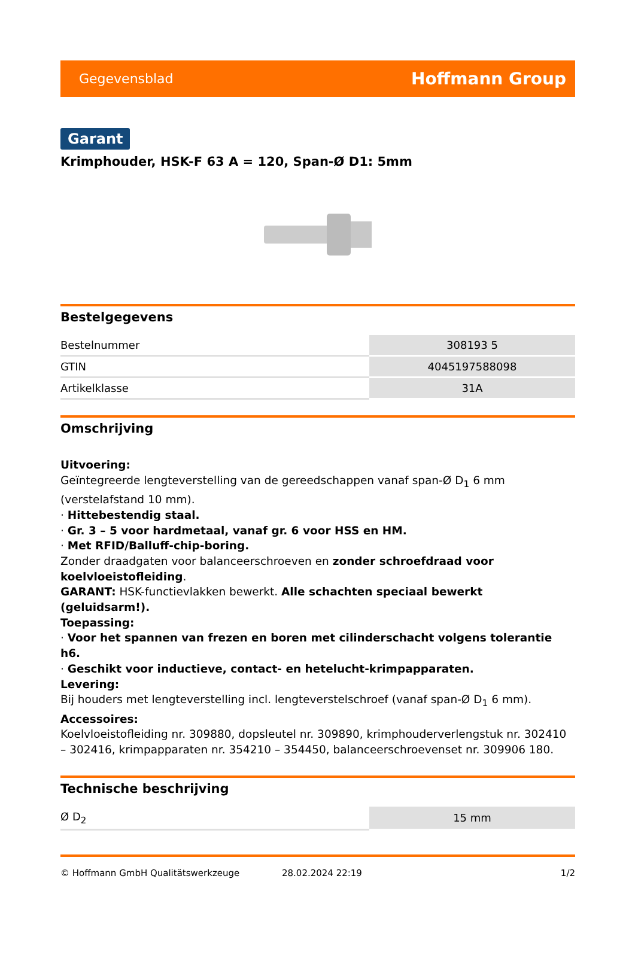Gegevensblad Hoffmann Group
Garant
Krimphouder, HSK-F 63 A = 120, Span-Ø D1: 5mm
Bestelgegevens
| Bestelnummer | 308193 5 |
| GTIN | 4045197588098 |
| Artikelklasse | 31A |
Omschrijving
Uitvoering:
Geïntegreerde lengteverstelling van de gereedschappen vanaf span-Ø D<sub>1</sub> 6 mm (verstelafstand 10 mm).
· Hittebestendig staal.
· Gr. 3 – 5 voor hardmetaal, vanaf gr. 6 voor HSS en HM.
· Met RFID/Balluff-chip-boring.
Zonder draadgaten voor balanceerschroeven en zonder schroefdraad voor koelvloeistofleiding.
GARANT: HSK-functievlakken bewerkt. Alle schachten speciaal bewerkt (geluidsarm!).
Toepassing:
· Voor het spannen van frezen en boren met cilinderschacht volgens tolerantie h6.
· Geschikt voor inductieve, contact- en hetelucht-krimpapparaten.
Levering:
Bij houders met lengteverstelling incl. lengteverstelschroef (vanaf span-Ø D<sub>1</sub> 6 mm).
Accessoires:
Koelvloeistofleiding nr. 309880, dopsleutel nr. 309890, krimphouderverlengstuk nr. 302410 – 302416, krimpapparaten nr. 354210 – 354450, balanceerschroevenset nr. 309906 180.
Technische beschrijving
| Ø D<sub>2</sub> | 15 mm |
© Hoffmann GmbH Qualitätswerkzeuge 28.02.2024 22:19 1/2